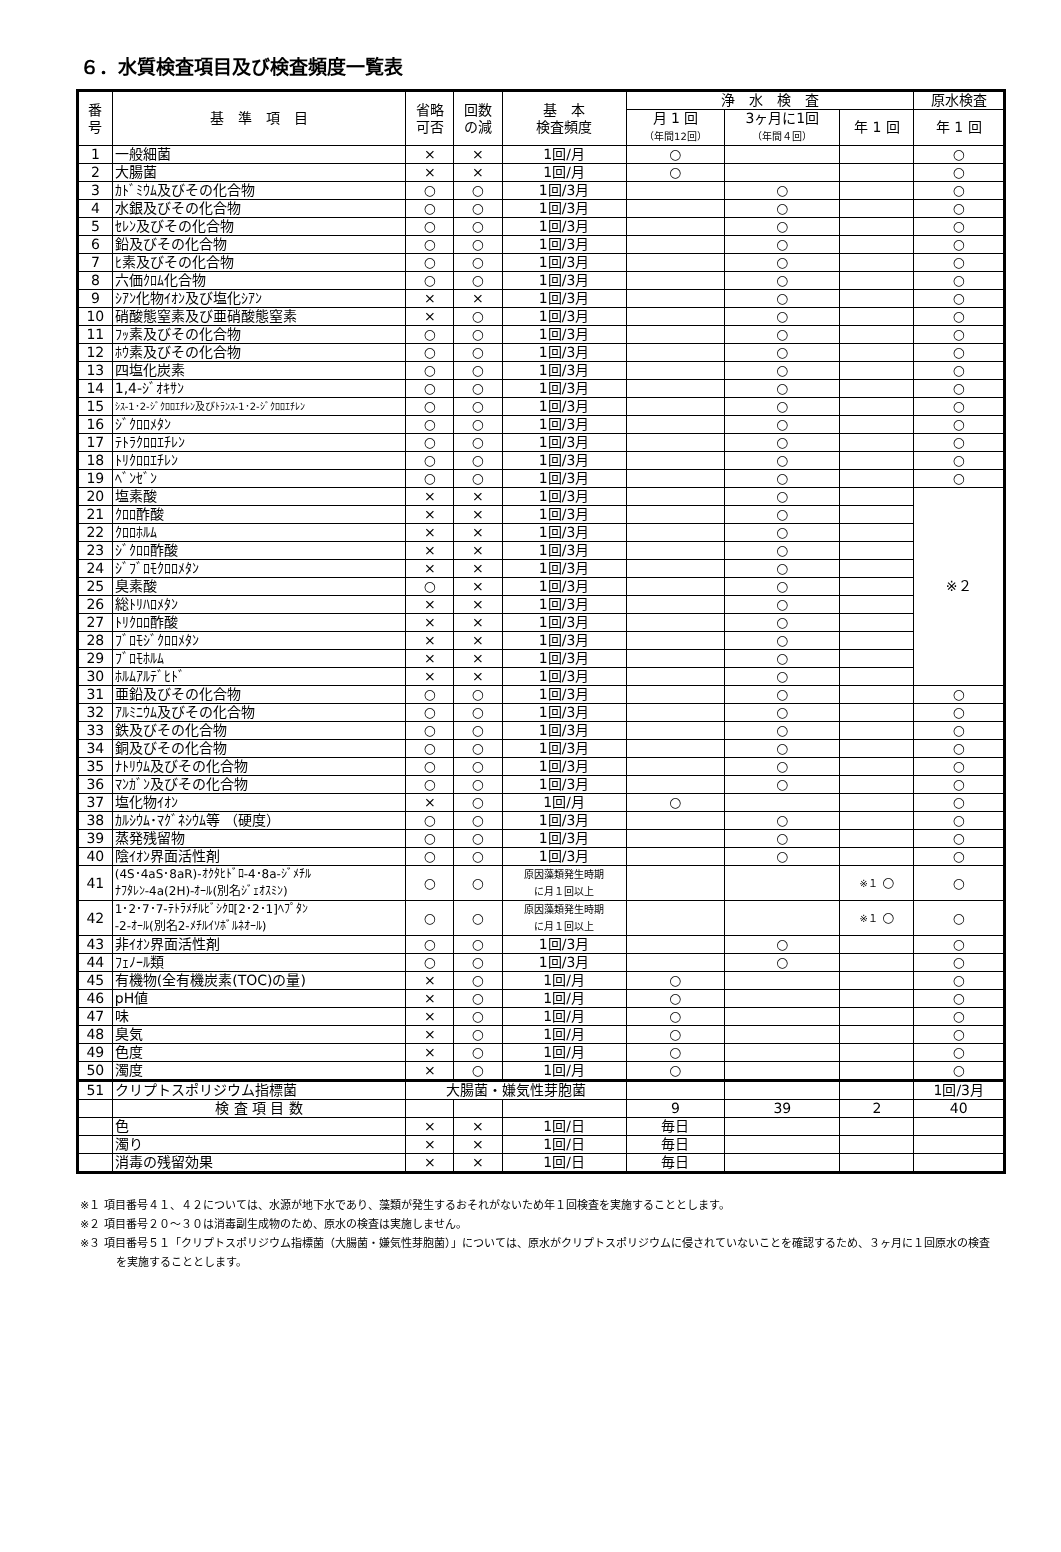６．水質検査項目及び検査頻度一覧表
| 番 号 | 基 準 項 目 | 省略 可否 | 回数 の減 | 基 本 検査頻度 | 浄 水 検 査 | | | 原水検査 |
| --- | --- | --- | --- | --- | --- | --- | --- | --- |
| | | | | | 月 1 回 （年間12回） | 3ヶ月に1回 （年間４回） | 年 1 回 | 年 1 回 |
| 1 | 一般細菌 | × | × | 1回/月 | ○ | | | ○ |
| 2 | 大腸菌 | × | × | 1回/月 | ○ | | | ○ |
| 3 | ｶﾄﾞﾐｳﾑ及びその化合物 | ○ | ○ | 1回/3月 | | ○ | | ○ |
| 4 | 水銀及びその化合物 | ○ | ○ | 1回/3月 | | ○ | | ○ |
| 5 | ｾﾚﾝ及びその化合物 | ○ | ○ | 1回/3月 | | ○ | | ○ |
| 6 | 鉛及びその化合物 | ○ | ○ | 1回/3月 | | ○ | | ○ |
| 7 | ﾋ素及びその化合物 | ○ | ○ | 1回/3月 | | ○ | | ○ |
| 8 | 六価ｸﾛﾑ化合物 | ○ | ○ | 1回/3月 | | ○ | | ○ |
| 9 | ｼｱﾝ化物ｲｵﾝ及び塩化ｼｱﾝ | × | × | 1回/3月 | | ○ | | ○ |
| 10 | 硝酸態窒素及び亜硝酸態窒素 | × | ○ | 1回/3月 | | ○ | | ○ |
| 11 | ﾌｯ素及びその化合物 | ○ | ○ | 1回/3月 | | ○ | | ○ |
| 12 | ﾎｳ素及びその化合物 | ○ | ○ | 1回/3月 | | ○ | | ○ |
| 13 | 四塩化炭素 | ○ | ○ | 1回/3月 | | ○ | | ○ |
| 14 | 1,4-ｼﾞｵｷｻﾝ | ○ | ○ | 1回/3月 | | ○ | | ○ |
| 15 | ｼｽ-1･2-ｼﾞｸﾛﾛｴﾁﾚﾝ及びﾄﾗﾝｽ-1･2-ｼﾞｸﾛﾛｴﾁﾚﾝ | ○ | ○ | 1回/3月 | | ○ | | ○ |
| 16 | ｼﾞｸﾛﾛﾒﾀﾝ | ○ | ○ | 1回/3月 | | ○ | | ○ |
| 17 | ﾃﾄﾗｸﾛﾛｴﾁﾚﾝ | ○ | ○ | 1回/3月 | | ○ | | ○ |
| 18 | ﾄﾘｸﾛﾛｴﾁﾚﾝ | ○ | ○ | 1回/3月 | | ○ | | ○ |
| 19 | ﾍﾞﾝｾﾞﾝ | ○ | ○ | 1回/3月 | | ○ | | ○ |
| 20 | 塩素酸 | × | × | 1回/3月 | | ○ | | ※２ |
| 21 | ｸﾛﾛ酢酸 | × | × | 1回/3月 | | ○ | | |
| 22 | ｸﾛﾛﾎﾙﾑ | × | × | 1回/3月 | | ○ | | |
| 23 | ｼﾞｸﾛﾛ酢酸 | × | × | 1回/3月 | | ○ | | |
| 24 | ｼﾞﾌﾞﾛﾓｸﾛﾛﾒﾀﾝ | × | × | 1回/3月 | | ○ | | |
| 25 | 臭素酸 | ○ | × | 1回/3月 | | ○ | | |
| 26 | 総ﾄﾘﾊﾛﾒﾀﾝ | × | × | 1回/3月 | | ○ | | |
| 27 | ﾄﾘｸﾛﾛ酢酸 | × | × | 1回/3月 | | ○ | | |
| 28 | ﾌﾞﾛﾓｼﾞｸﾛﾛﾒﾀﾝ | × | × | 1回/3月 | | ○ | | |
| 29 | ﾌﾞﾛﾓﾎﾙﾑ | × | × | 1回/3月 | | ○ | | |
| 30 | ﾎﾙﾑｱﾙﾃﾞﾋﾄﾞ | × | × | 1回/3月 | | ○ | | |
| 31 | 亜鉛及びその化合物 | ○ | ○ | 1回/3月 | | ○ | | ○ |
| 32 | ｱﾙﾐﾆｳﾑ及びその化合物 | ○ | ○ | 1回/3月 | | ○ | | ○ |
| 33 | 鉄及びその化合物 | ○ | ○ | 1回/3月 | | ○ | | ○ |
| 34 | 銅及びその化合物 | ○ | ○ | 1回/3月 | | ○ | | ○ |
| 35 | ﾅﾄﾘｳﾑ及びその化合物 | ○ | ○ | 1回/3月 | | ○ | | ○ |
| 36 | ﾏﾝｶﾞﾝ及びその化合物 | ○ | ○ | 1回/3月 | | ○ | | ○ |
| 37 | 塩化物ｲｵﾝ | × | ○ | 1回/月 | ○ | | | ○ |
| 38 | ｶﾙｼｳﾑ･ﾏｸﾞﾈｼｳﾑ等 （硬度） | ○ | ○ | 1回/3月 | | ○ | | ○ |
| 39 | 蒸発残留物 | ○ | ○ | 1回/3月 | | ○ | | ○ |
| 40 | 陰ｲｵﾝ界面活性剤 | ○ | ○ | 1回/3月 | | ○ | | ○ |
| 41 | (4S･4aS･8aR)-ｵｸﾀﾋﾄﾞﾛ-4･8a-ｼﾞﾒﾁﾙ ﾅﾌﾀﾚﾝ-4a(2H)-ｵｰﾙ(別名ｼﾞｪｵｽﾐﾝ) | ○ | ○ | 原因藻類発生時期 に月１回以上 | | | ※１ ○ | ○ |
| 42 | 1･2･7･7-ﾃﾄﾗﾒﾁﾙﾋﾞｼｸﾛ[2･2･1]ﾍﾌﾟﾀﾝ -2-ｵｰﾙ(別名2-ﾒﾁﾙｲｿﾎﾞﾙﾈｵｰﾙ) | ○ | ○ | 原因藻類発生時期 に月１回以上 | | | ※１ ○ | ○ |
| 43 | 非ｲｵﾝ界面活性剤 | ○ | ○ | 1回/3月 | | ○ | | ○ |
| 44 | ﾌｪﾉｰﾙ類 | ○ | ○ | 1回/3月 | | ○ | | ○ |
| 45 | 有機物(全有機炭素(TOC)の量) | × | ○ | 1回/月 | ○ | | | ○ |
| 46 | pH値 | × | ○ | 1回/月 | ○ | | | ○ |
| 47 | 味 | × | ○ | 1回/月 | ○ | | | ○ |
| 48 | 臭気 | × | ○ | 1回/月 | ○ | | | ○ |
| 49 | 色度 | × | ○ | 1回/月 | ○ | | | ○ |
| 50 | 濁度 | × | ○ | 1回/月 | ○ | | | ○ |
| 51 | クリプトスポリジウム指標菌 | 大腸菌・嫌気性芽胞菌 | | | | | | 1回/3月 |
| | 検 査 項 目 数 | | | | 9 | 39 | 2 | 40 |
| | 色 | × | × | 1回/日 | 毎日 | | | |
| | 濁り | × | × | 1回/日 | 毎日 | | | |
| | 消毒の残留効果 | × | × | 1回/日 | 毎日 | | | |
※１ 項目番号４１、４２については、水源が地下水であり、藻類が発生するおそれがないため年１回検査を実施することとします。
※２ 項目番号２０～３０は消毒副生成物のため、原水の検査は実施しません。
※３ 項目番号５１「クリプトスポリジウム指標菌（大腸菌・嫌気性芽胞菌）」については、原水がクリプトスポリジウムに侵されていないことを確認するため、３ヶ月に１回原水の検査を実施することとします。